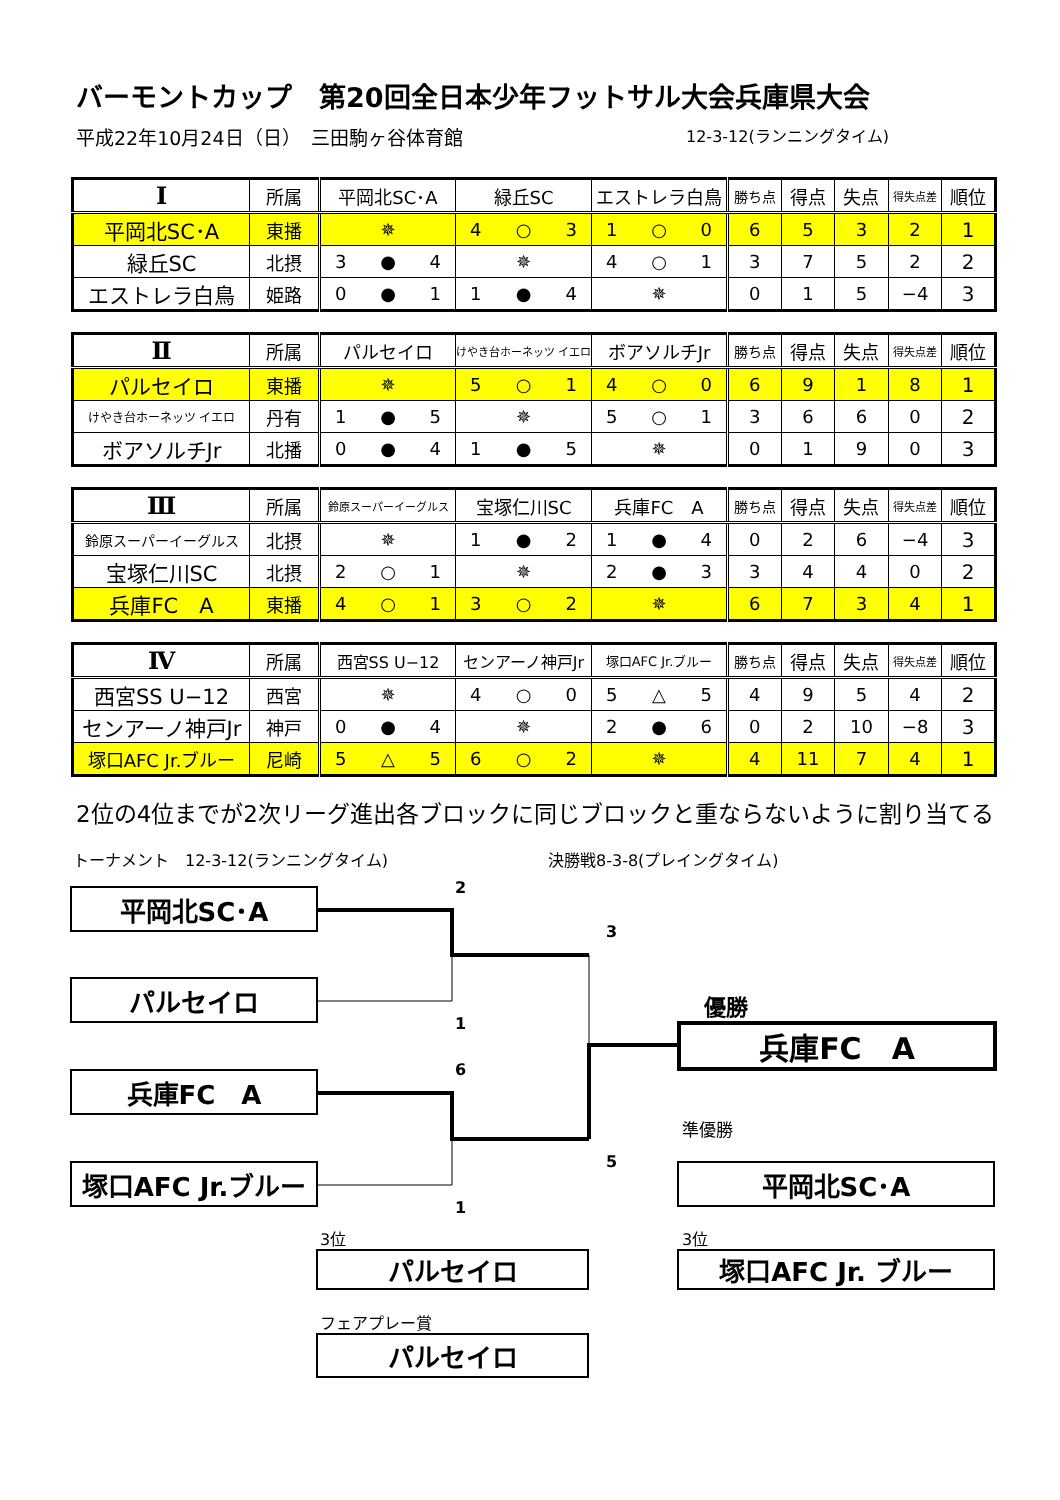バーモントカップ　第20回全日本少年フットサル大会兵庫県大会
平成22年10月24日（日）　三田駒ヶ谷体育館 12-3-12(ランニングタイム)
| Ⅰ | 所属 | 平岡北SC･A | 緑丘SC | エストレラ白鳥 | 勝ち点 | 得点 | 失点 | 得失点差 | 順位 |
| --- | --- | --- | --- | --- | --- | --- | --- | --- | --- |
| 平岡北SC･A | 東播 | ✵ | 4 ○ 3 | 1 ○ 0 | 6 | 5 | 3 | 2 | 1 |
| 緑丘SC | 北摂 | 3 ● 4 | ✵ | 4 ○ 1 | 3 | 7 | 5 | 2 | 2 |
| エストレラ白鳥 | 姫路 | 0 ● 1 | 1 ● 4 | ✵ | 0 | 1 | 5 | −4 | 3 |
| Ⅱ | 所属 | パルセイロ | けやき台ホーネッツ イエロ | ボアソルチJr | 勝ち点 | 得点 | 失点 | 得失点差 | 順位 |
| --- | --- | --- | --- | --- | --- | --- | --- | --- | --- |
| パルセイロ | 東播 | ✵ | 5 ○ 1 | 4 ○ 0 | 6 | 9 | 1 | 8 | 1 |
| けやき台ホーネッツ イエロ | 丹有 | 1 ● 5 | ✵ | 5 ○ 1 | 3 | 6 | 6 | 0 | 2 |
| ボアソルチJr | 北播 | 0 ● 4 | 1 ● 5 | ✵ | 0 | 1 | 9 | 0 | 3 |
| Ⅲ | 所属 | 鈴原スーパーイーグルス | 宝塚仁川SC | 兵庫FC A | 勝ち点 | 得点 | 失点 | 得失点差 | 順位 |
| --- | --- | --- | --- | --- | --- | --- | --- | --- | --- |
| 鈴原スーパーイーグルス | 北摂 | ✵ | 1 ● 2 | 1 ● 4 | 0 | 2 | 6 | −4 | 3 |
| 宝塚仁川SC | 北摂 | 2 ○ 1 | ✵ | 2 ● 3 | 3 | 4 | 4 | 0 | 2 |
| 兵庫FC A | 東播 | 4 ○ 1 | 3 ○ 2 | ✵ | 6 | 7 | 3 | 4 | 1 |
| Ⅳ | 所属 | 西宮SS U−12 | センアーノ神戸Jr | 塚口AFC Jr.ブルー | 勝ち点 | 得点 | 失点 | 得失点差 | 順位 |
| --- | --- | --- | --- | --- | --- | --- | --- | --- | --- |
| 西宮SS U−12 | 西宮 | ✵ | 4 ○ 0 | 5 △ 5 | 4 | 9 | 5 | 4 | 2 |
| センアーノ神戸Jr | 神戸 | 0 ● 4 | ✵ | 2 ● 6 | 0 | 2 | 10 | −8 | 3 |
| 塚口AFC Jr.ブルー | 尼崎 | 5 △ 5 | 6 ○ 2 | ✵ | 4 | 11 | 7 | 4 | 1 |
2位の4位までが2次リーグ進出各ブロックに同じブロックと重ならないように割り当てる
トーナメント　12-3-12(ランニングタイム) 決勝戦8-3-8(プレイングタイム)
2
平岡北SC･A
3
パルセイロ
優勝
1
兵庫FC　A
6
兵庫FC　A
準優勝
5
塚口AFC Jr.ブルー
平岡北SC･A
1
3位
3位
パルセイロ
塚口AFC Jr. ブルー
フェアプレー賞
パルセイロ